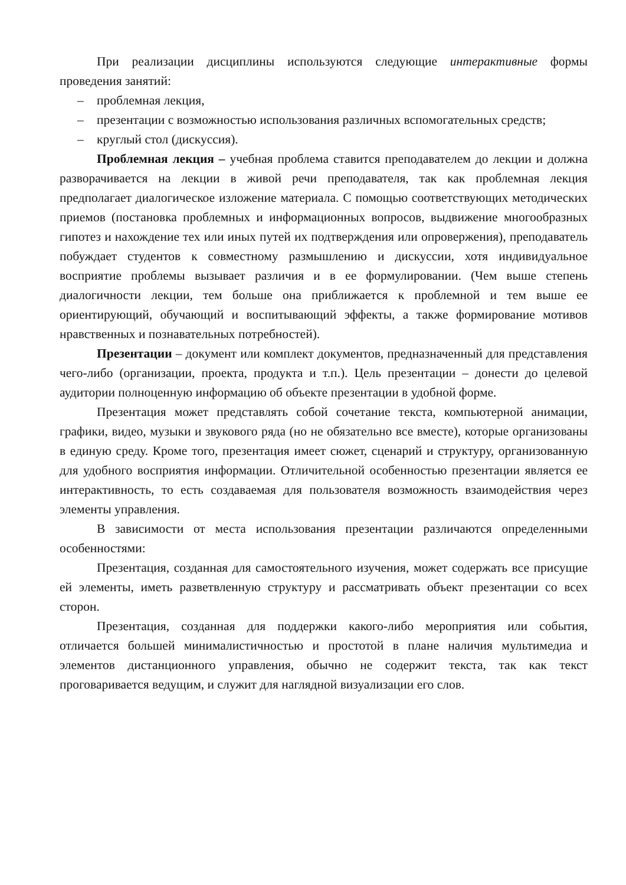При реализации дисциплины используются следующие интерактивные формы проведения занятий:
– проблемная лекция,
– презентации с возможностью использования различных вспомогательных средств;
– круглый стол (дискуссия).
Проблемная лекция – учебная проблема ставится преподавателем до лекции и должна разворачивается на лекции в живой речи преподавателя, так как проблемная лекция предполагает диалогическое изложение материала. С помощью соответствующих методических приемов (постановка проблемных и информационных вопросов, выдвижение многообразных гипотез и нахождение тех или иных путей их подтверждения или опровержения), преподаватель побуждает студентов к совместному размышлению и дискуссии, хотя индивидуальное восприятие проблемы вызывает различия и в ее формулировании. (Чем выше степень диалогичности лекции, тем больше она приближается к проблемной и тем выше ее ориентирующий, обучающий и воспитывающий эффекты, а также формирование мотивов нравственных и познавательных потребностей).
Презентации – документ или комплект документов, предназначенный для представления чего-либо (организации, проекта, продукта и т.п.). Цель презентации – донести до целевой аудитории полноценную информацию об объекте презентации в удобной форме.
Презентация может представлять собой сочетание текста, компьютерной анимации, графики, видео, музыки и звукового ряда (но не обязательно все вместе), которые организованы в единую среду. Кроме того, презентация имеет сюжет, сценарий и структуру, организованную для удобного восприятия информации. Отличительной особенностью презентации является ее интерактивность, то есть создаваемая для пользователя возможность взаимодействия через элементы управления.
В зависимости от места использования презентации различаются определенными особенностями:
Презентация, созданная для самостоятельного изучения, может содержать все присущие ей элементы, иметь разветвленную структуру и рассматривать объект презентации со всех сторон.
Презентация, созданная для поддержки какого-либо мероприятия или события, отличается большей минималистичностью и простотой в плане наличия мультимедиа и элементов дистанционного управления, обычно не содержит текста, так как текст проговаривается ведущим, и служит для наглядной визуализации его слов.